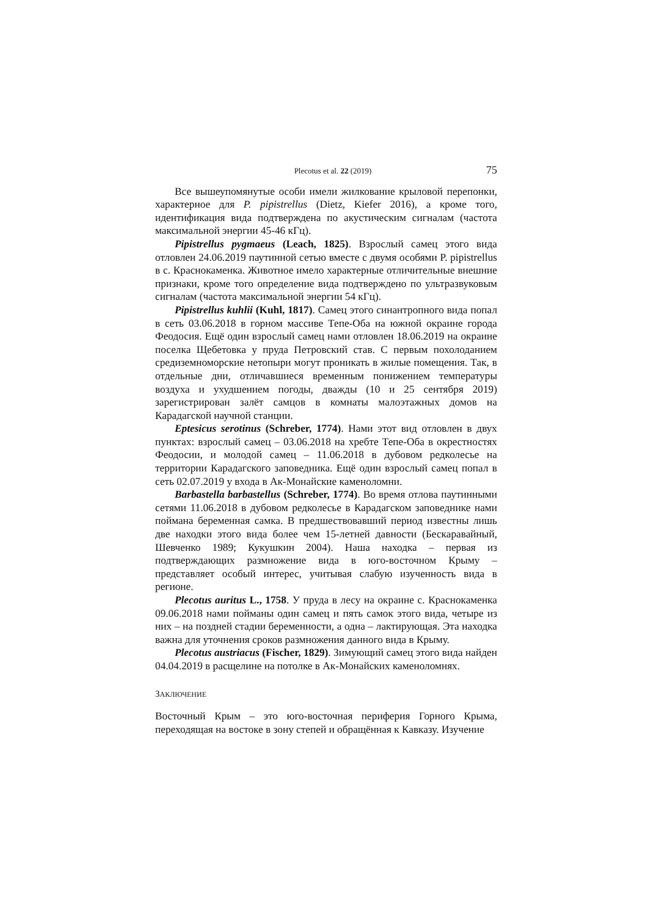Plecotus et al. 22 (2019) 75
Все вышеупомянутые особи имели жилкование крыловой перепонки, характерное для P. pipistrellus (Dietz, Kiefer 2016), а кроме того, идентификация вида подтверждена по акустическим сигналам (частота максимальной энергии 45-46 кГц).
Pipistrellus pygmaeus (Leach, 1825). Взрослый самец этого вида отловлен 24.06.2019 паутинной сетью вместе с двумя особями P. pipistrellus в с. Краснокаменка. Животное имело характерные отличительные внешние признаки, кроме того определение вида подтверждено по ультразвуковым сигналам (частота максимальной энергии 54 кГц).
Pipistrellus kuhlii (Kuhl, 1817). Самец этого синантропного вида попал в сеть 03.06.2018 в горном массиве Тепе-Оба на южной окраине города Феодосия. Ещё один взрослый самец нами отловлен 18.06.2019 на окраине поселка Щебетовка у пруда Петровский став. С первым похолоданием средиземноморские нетопыри могут проникать в жилые помещения. Так, в отдельные дни, отличавшиеся временным понижением температуры воздуха и ухудшением погоды, дважды (10 и 25 сентября 2019) зарегистрирован залёт самцов в комнаты малоэтажных домов на Карадагской научной станции.
Eptesicus serotinus (Schreber, 1774). Нами этот вид отловлен в двух пунктах: взрослый самец – 03.06.2018 на хребте Тепе-Оба в окрестностях Феодосии, и молодой самец – 11.06.2018 в дубовом редколесье на территории Карадагского заповедника. Ещё один взрослый самец попал в сеть 02.07.2019 у входа в Ак-Монайские каменоломни.
Barbastella barbastellus (Schreber, 1774). Во время отлова паутинными сетями 11.06.2018 в дубовом редколесье в Карадагском заповеднике нами поймана беременная самка. В предшествовавший период известны лишь две находки этого вида более чем 15-летней давности (Бескаравайный, Шевченко 1989; Кукушкин 2004). Наша находка – первая из подтверждающих размножение вида в юго-восточном Крыму – представляет особый интерес, учитывая слабую изученность вида в регионе.
Plecotus auritus L., 1758. У пруда в лесу на окраине с. Краснокаменка 09.06.2018 нами пойманы один самец и пять самок этого вида, четыре из них – на поздней стадии беременности, а одна – лактирующая. Эта находка важна для уточнения сроков размножения данного вида в Крыму.
Plecotus austriacus (Fischer, 1829). Зимующий самец этого вида найден 04.04.2019 в расщелине на потолке в Ак-Монайских каменоломнях.
ЗАКЛЮЧЕНИЕ
Восточный Крым – это юго-восточная периферия Горного Крыма, переходящая на востоке в зону степей и обращённая к Кавказу. Изучение